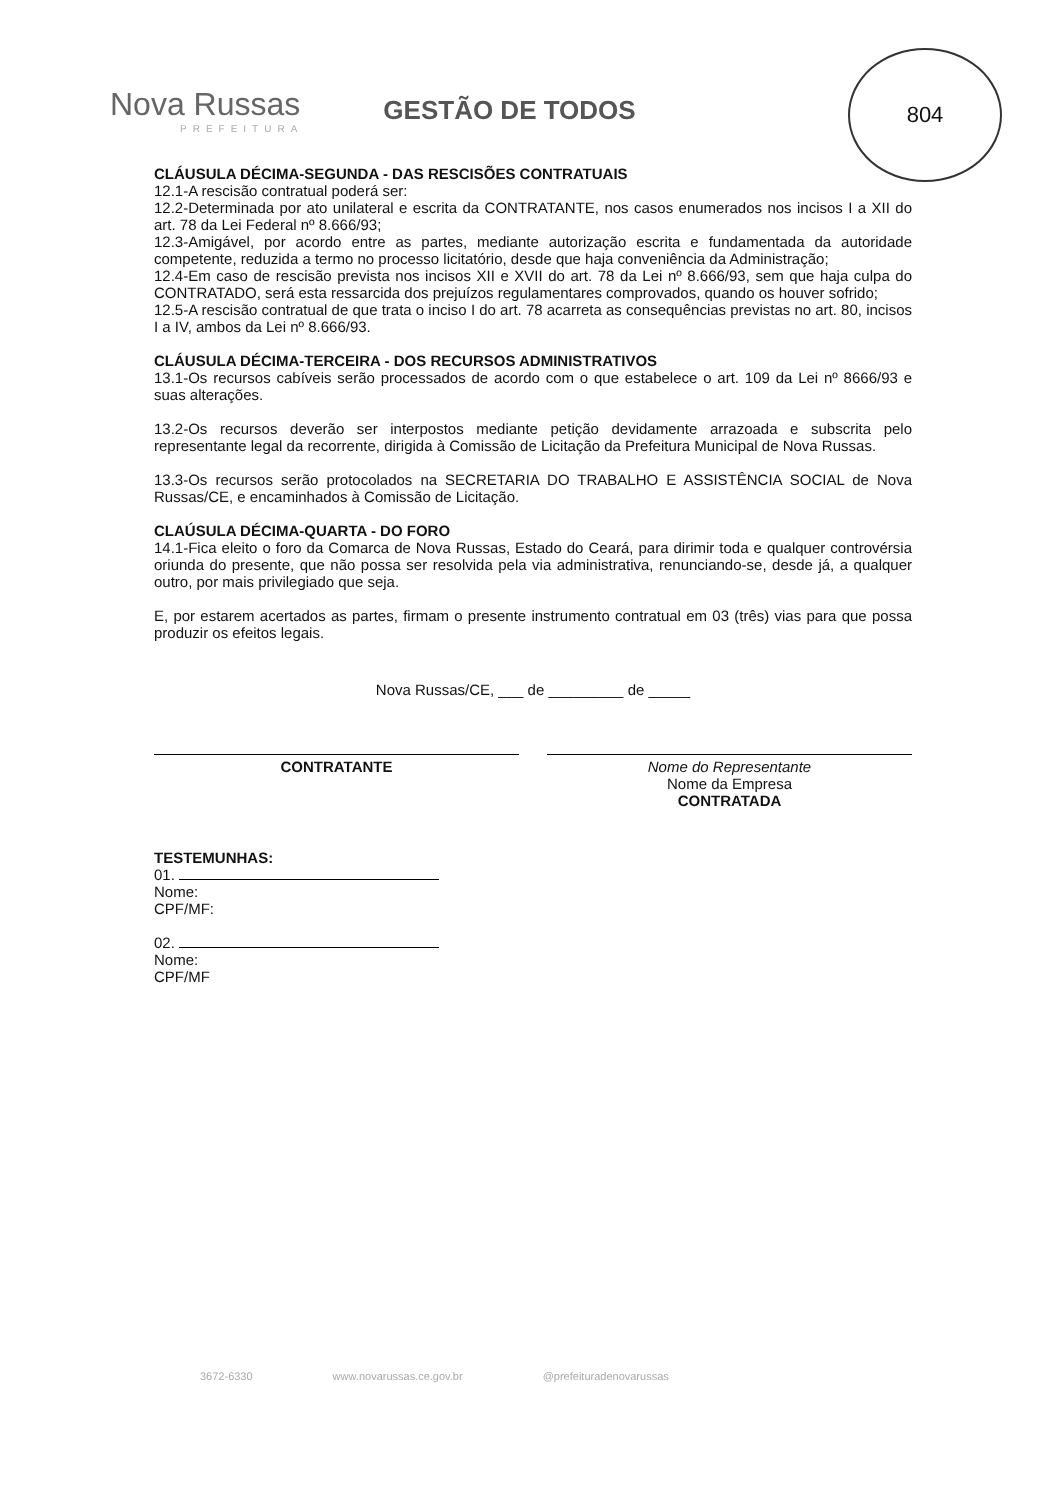Nova Russas
PREFEITURA
GESTÃO DE TODOS
804
CLÁUSULA DÉCIMA-SEGUNDA - DAS RESCISÕES CONTRATUAIS
12.1-A rescisão contratual poderá ser:
12.2-Determinada por ato unilateral e escrita da CONTRATANTE, nos casos enumerados nos incisos I a XII do art. 78 da Lei Federal nº 8.666/93;
12.3-Amigável, por acordo entre as partes, mediante autorização escrita e fundamentada da autoridade competente, reduzida a termo no processo licitatório, desde que haja conveniência da Administração;
12.4-Em caso de rescisão prevista nos incisos XII e XVII do art. 78 da Lei nº 8.666/93, sem que haja culpa do CONTRATADO, será esta ressarcida dos prejuízos regulamentares comprovados, quando os houver sofrido;
12.5-A rescisão contratual de que trata o inciso I do art. 78 acarreta as consequências previstas no art. 80, incisos I a IV, ambos da Lei nº 8.666/93.
CLÁUSULA DÉCIMA-TERCEIRA - DOS RECURSOS ADMINISTRATIVOS
13.1-Os recursos cabíveis serão processados de acordo com o que estabelece o art. 109 da Lei nº 8666/93 e suas alterações.
13.2-Os recursos deverão ser interpostos mediante petição devidamente arrazoada e subscrita pelo representante legal da recorrente, dirigida à Comissão de Licitação da Prefeitura Municipal de Nova Russas.
13.3-Os recursos serão protocolados na SECRETARIA DO TRABALHO E ASSISTÊNCIA SOCIAL de Nova Russas/CE, e encaminhados à Comissão de Licitação.
CLAÚSULA DÉCIMA-QUARTA - DO FORO
14.1-Fica eleito o foro da Comarca de Nova Russas, Estado do Ceará, para dirimir toda e qualquer controvérsia oriunda do presente, que não possa ser resolvida pela via administrativa, renunciando-se, desde já, a qualquer outro, por mais privilegiado que seja.
E, por estarem acertados as partes, firmam o presente instrumento contratual em 03 (três) vias para que possa produzir os efeitos legais.
Nova Russas/CE, ___ de _________ de _____
CONTRATANTE Nome do Representante
Nome da Empresa
CONTRATADA
TESTEMUNHAS:
01.
Nome:
CPF/MF:
02.
Nome:
CPF/MF
3672-6330 www.novarussas.ce.gov.br @prefeituradenovarussas